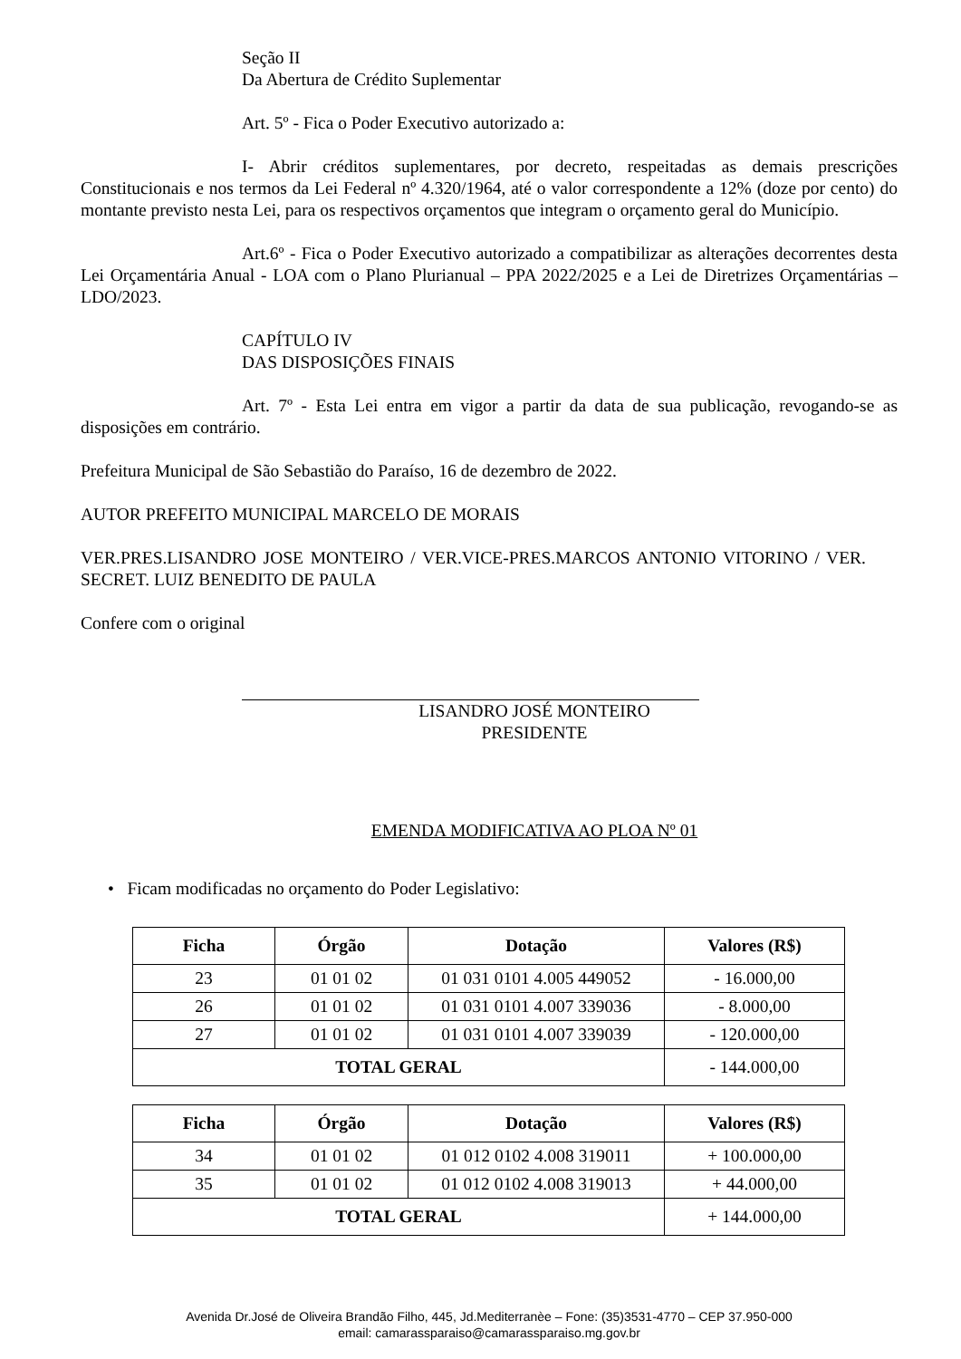Seção II
Da Abertura de Crédito Suplementar
Art. 5º - Fica o Poder Executivo autorizado a:
I- Abrir créditos suplementares, por decreto, respeitadas as demais prescrições Constitucionais e nos termos da Lei Federal nº 4.320/1964, até o valor correspondente a 12% (doze por cento) do montante previsto nesta Lei, para os respectivos orçamentos que integram o orçamento geral do Município.
Art.6º - Fica o Poder Executivo autorizado a compatibilizar as alterações decorrentes desta Lei Orçamentária Anual - LOA com o Plano Plurianual – PPA 2022/2025 e a Lei de Diretrizes Orçamentárias – LDO/2023.
CAPÍTULO IV
DAS DISPOSIÇÕES FINAIS
Art. 7º - Esta Lei entra em vigor a partir da data de sua publicação, revogando-se as disposições em contrário.
Prefeitura Municipal de São Sebastião do Paraíso, 16 de dezembro de 2022.
AUTOR PREFEITO MUNICIPAL MARCELO DE MORAIS
VER.PRES.LISANDRO JOSE MONTEIRO / VER.VICE-PRES.MARCOS ANTONIO VITORINO / VER. SECRET. LUIZ BENEDITO DE PAULA
Confere com o original
LISANDRO JOSÉ MONTEIRO
PRESIDENTE
EMENDA MODIFICATIVA AO PLOA Nº 01
• Ficam modificadas no orçamento do Poder Legislativo:
| Ficha | Órgão | Dotação | Valores (R$) |
| --- | --- | --- | --- |
| 23 | 01 01 02 | 01 031 0101 4.005 449052 | - 16.000,00 |
| 26 | 01 01 02 | 01 031 0101 4.007 339036 | - 8.000,00 |
| 27 | 01 01 02 | 01 031 0101 4.007 339039 | - 120.000,00 |
| TOTAL GERAL | | | - 144.000,00 |
| Ficha | Órgão | Dotação | Valores (R$) |
| --- | --- | --- | --- |
| 34 | 01 01 02 | 01 012 0102 4.008 319011 | + 100.000,00 |
| 35 | 01 01 02 | 01 012 0102 4.008 319013 | + 44.000,00 |
| TOTAL GERAL | | | + 144.000,00 |
Avenida Dr.José de Oliveira Brandão Filho, 445, Jd.Mediterranèe – Fone: (35)3531-4770 – CEP 37.950-000
email: camarassparaiso@camarassparaiso.mg.gov.br